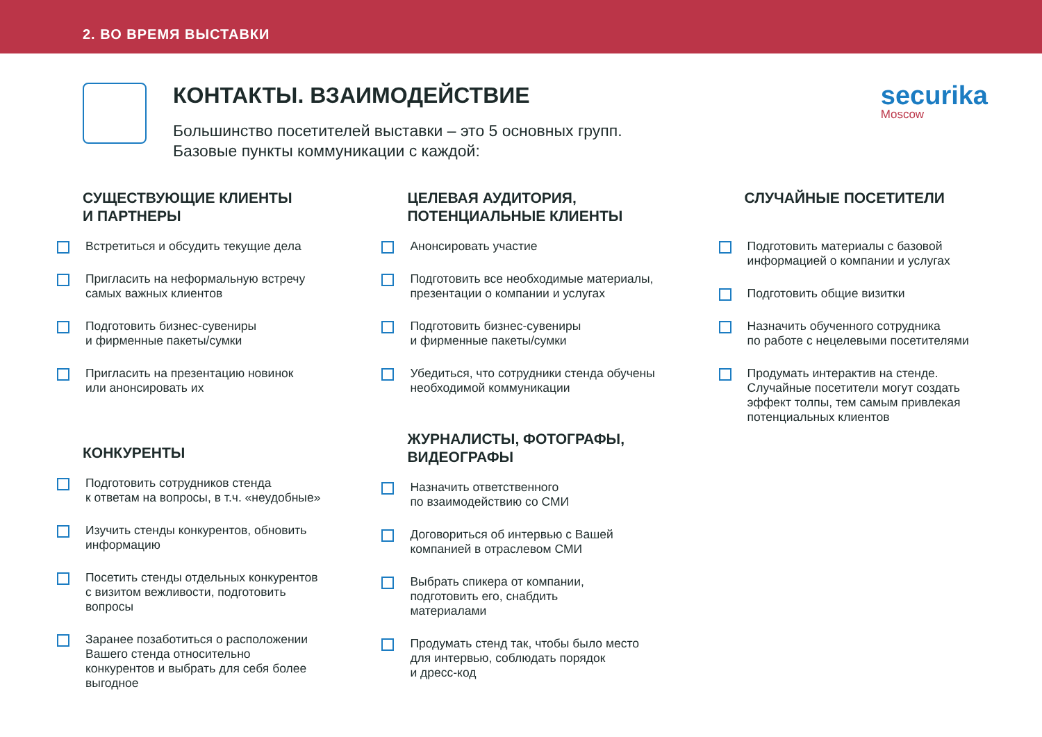2. ВО ВРЕМЯ ВЫСТАВКИ
КОНТАКТЫ. ВЗАИМОДЕЙСТВИЕ
Большинство посетителей выставки – это 5 основных групп.
Базовые пункты коммуникации с каждой:
securika
Moscow
СУЩЕСТВУЮЩИЕ КЛИЕНТЫ
И ПАРТНЕРЫ
Встретиться и обсудить текущие дела
Пригласить на неформальную встречу
самых важных клиентов
Подготовить бизнес-сувениры
и фирменные пакеты/сумки
Пригласить на презентацию новинок
или анонсировать их
КОНКУРЕНТЫ
Подготовить сотрудников стенда
к ответам на вопросы, в т.ч. «неудобные»
Изучить стенды конкурентов, обновить
информацию
Посетить стенды отдельных конкурентов
с визитом вежливости, подготовить
вопросы
Заранее позаботиться о расположении
Вашего стенда относительно
конкурентов и выбрать для себя более
выгодное
ЦЕЛЕВАЯ АУДИТОРИЯ,
ПОТЕНЦИАЛЬНЫЕ КЛИЕНТЫ
Анонсировать участие
Подготовить все необходимые материалы,
презентации о компании и услугах
Подготовить бизнес-сувениры
и фирменные пакеты/сумки
Убедиться, что сотрудники стенда обучены
необходимой коммуникации
ЖУРНАЛИСТЫ, ФОТОГРАФЫ,
ВИДЕОГРАФЫ
Назначить ответственного
по взаимодействию со СМИ
Договориться об интервью с Вашей
компанией в отраслевом СМИ
Выбрать спикера от компании,
подготовить его, снабдить
материалами
Продумать стенд так, чтобы было место
для интервью, соблюдать порядок
и дресс-код
СЛУЧАЙНЫЕ ПОСЕТИТЕЛИ
Подготовить материалы с базовой
информацией о компании и услугах
Подготовить общие визитки
Назначить обученного сотрудника
по работе с нецелевыми посетителями
Продумать интерактив на стенде.
Случайные посетители могут создать
эффект толпы, тем самым привлекая
потенциальных клиентов